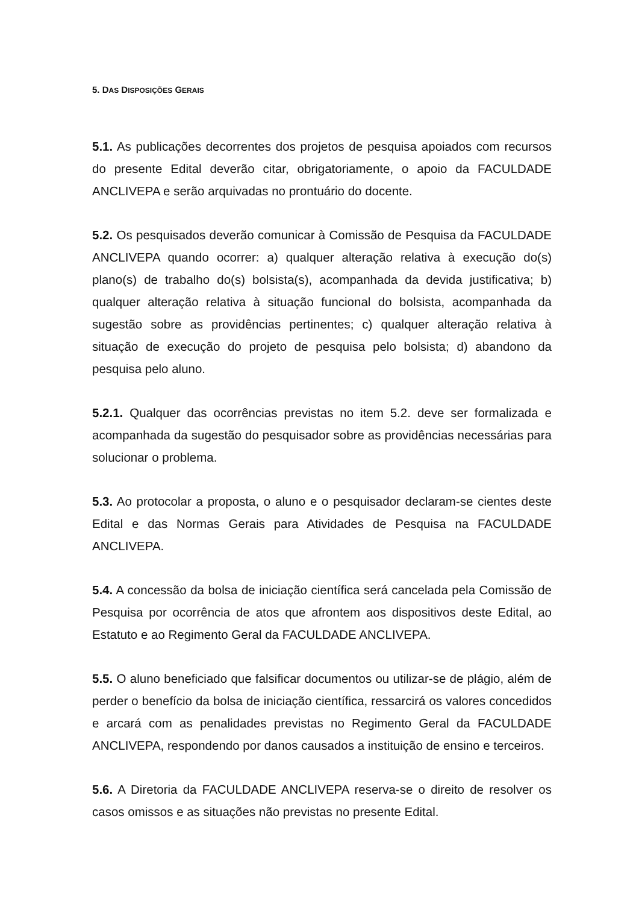5. DAS DISPOSIÇÕES GERAIS
5.1. As publicações decorrentes dos projetos de pesquisa apoiados com recursos do presente Edital deverão citar, obrigatoriamente, o apoio da FACULDADE ANCLIVEPA e serão arquivadas no prontuário do docente.
5.2. Os pesquisados deverão comunicar à Comissão de Pesquisa da FACULDADE ANCLIVEPA quando ocorrer: a) qualquer alteração relativa à execução do(s) plano(s) de trabalho do(s) bolsista(s), acompanhada da devida justificativa; b) qualquer alteração relativa à situação funcional do bolsista, acompanhada da sugestão sobre as providências pertinentes; c) qualquer alteração relativa à situação de execução do projeto de pesquisa pelo bolsista; d) abandono da pesquisa pelo aluno.
5.2.1. Qualquer das ocorrências previstas no item 5.2. deve ser formalizada e acompanhada da sugestão do pesquisador sobre as providências necessárias para solucionar o problema.
5.3. Ao protocolar a proposta, o aluno e o pesquisador declaram-se cientes deste Edital e das Normas Gerais para Atividades de Pesquisa na FACULDADE ANCLIVEPA.
5.4. A concessão da bolsa de iniciação científica será cancelada pela Comissão de Pesquisa por ocorrência de atos que afrontem aos dispositivos deste Edital, ao Estatuto e ao Regimento Geral da FACULDADE ANCLIVEPA.
5.5. O aluno beneficiado que falsificar documentos ou utilizar-se de plágio, além de perder o benefício da bolsa de iniciação científica, ressarcirá os valores concedidos e arcará com as penalidades previstas no Regimento Geral da FACULDADE ANCLIVEPA, respondendo por danos causados a instituição de ensino e terceiros.
5.6. A Diretoria da FACULDADE ANCLIVEPA reserva-se o direito de resolver os casos omissos e as situações não previstas no presente Edital.